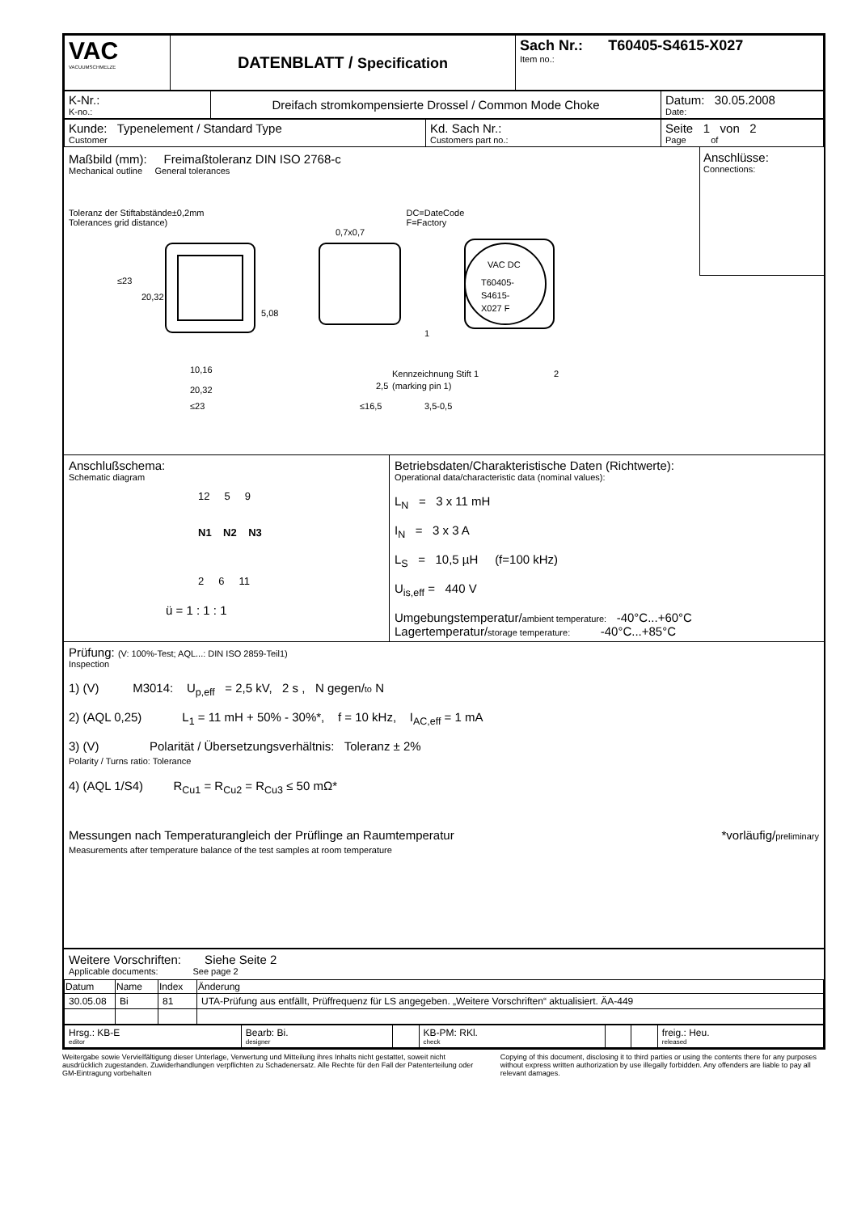| VAC VACUUMSCHMELZE | DATENBLATT / Specification | Sach Nr.: T60405-S4615-X027 Item no.: |
| K-Nr.: K-no.: | Dreifach stromkompensierte Drossel / Common Mode Choke | Datum: 30.05.2008 Date: |
| Kunde: Typenelement / Standard Type Customer | Kd. Sach Nr.: Customers part no.: | Seite 1 von 2 Page of |
Maßbild (mm): Freimaßtoleranz DIN ISO 2768-c
Mechanical outline General tolerances
Toleranz der Stiftabstände±0,2mm
Tolerances grid distance)
DC=DateCode
F=Factory
VAC DC
T60405-
S4615-
X027 F
≤23
20,32
10,16
20,32
≤23
5,08
2,5
≤16,5
3,5-0,5
1
Kennzeichnung Stift 1
(marking pin 1)
2
0,7x0,7
Anschlüsse:
Connections:
Anschlußschema:
Schematic diagram
12 5 9
N1 N2 N3
2 6 11
ü = 1 : 1 : 1
Betriebsdaten/Charakteristische Daten (Richtwerte):
Operational data/characteristic data (nominal values):
L<sub>N</sub> = 3 x 11 mH
I<sub>N</sub> = 3 x 3 A
L<sub>S</sub> = 10,5 µH (f=100 kHz)
U<sub>is,eff</sub> = 440 V
Umgebungstemperatur/ambient temperature: -40°C...+60°C
Lagertemperatur/storage temperature: -40°C...+85°C
Prüfung: (V: 100%-Test; AQL...: DIN ISO 2859-Teil1)
Inspection
1) (V) M3014: U<sub>p,eff</sub> = 2,5 kV, 2 s , N gegen/to N
2) (AQL 0,25) L<sub>1</sub> = 11 mH + 50% - 30%*, f = 10 kHz, I<sub>AC,eff</sub> = 1 mA
3) (V) Polarität / Übersetzungsverhältnis: Toleranz ± 2%
Polarity / Turns ratio: Tolerance
4) (AQL 1/S4) R<sub>Cu1</sub> = R<sub>Cu2</sub> = R<sub>Cu3</sub> ≤ 50 mΩ*
Messungen nach Temperaturangleich der Prüflinge an Raumtemperatur *vorläufig/preliminary
Measurements after temperature balance of the test samples at room temperature
Weitere Vorschriften: Siehe Seite 2
Applicable documents: See page 2
| Datum | Name | Index | Änderung |
| --- | --- | --- | --- |
| 30.05.08 | Bi | 81 | UTA-Prüfung aus entfällt, Prüffrequenz für LS angegeben. „Weitere Vorschriften“ aktualisiert. ÄA-449 |
| Hrsg.: KB-E editor | Bearb: Bi. designer | | KB-PM: RKl. check | | | freig.: Heu. released |
Weitergabe sowie Vervielfältigung dieser Unterlage, Verwertung und Mitteilung ihres Inhalts nicht gestattet, soweit nicht ausdrücklich zugestanden. Zuwiderhandlungen verpflichten zu Schadenersatz. Alle Rechte für den Fall der Patenterteilung oder GM-Eintragung vorbehalten
Copying of this document, disclosing it to third parties or using the contents there for any purposes without express written authorization by use illegally forbidden. Any offenders are liable to pay all relevant damages.